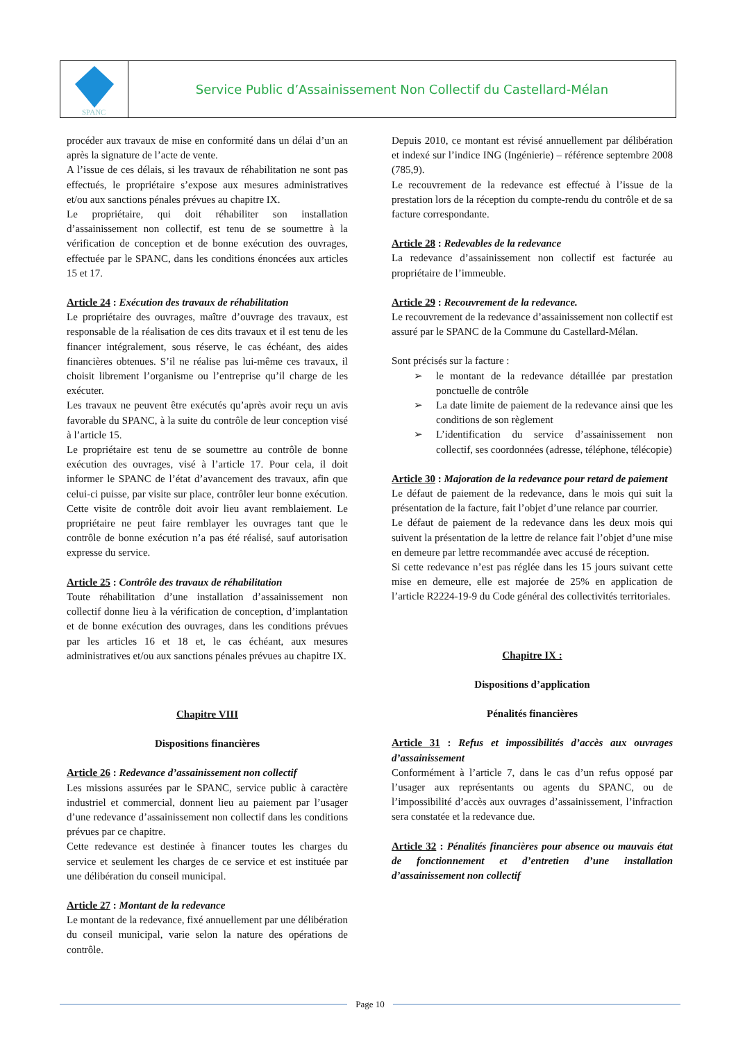SPANC
Service Public d’Assainissement Non Collectif du Castellard-Mélan
procéder aux travaux de mise en conformité dans un délai d’un an après la signature de l’acte de vente.
A l’issue de ces délais, si les travaux de réhabilitation ne sont pas effectués, le propriétaire s’expose aux mesures administratives et/ou aux sanctions pénales prévues au chapitre IX.
Le propriétaire, qui doit réhabiliter son installation d’assainissement non collectif, est tenu de se soumettre à la vérification de conception et de bonne exécution des ouvrages, effectuée par le SPANC, dans les conditions énoncées aux articles 15 et 17.
Article 24 : Exécution des travaux de réhabilitation
Le propriétaire des ouvrages, maître d’ouvrage des travaux, est responsable de la réalisation de ces dits travaux et il est tenu de les financer intégralement, sous réserve, le cas échéant, des aides financières obtenues. S’il ne réalise pas lui-même ces travaux, il choisit librement l’organisme ou l’entreprise qu’il charge de les exécuter.
Les travaux ne peuvent être exécutés qu’après avoir reçu un avis favorable du SPANC, à la suite du contrôle de leur conception visé à l’article 15.
Le propriétaire est tenu de se soumettre au contrôle de bonne exécution des ouvrages, visé à l’article 17. Pour cela, il doit informer le SPANC de l’état d’avancement des travaux, afin que celui-ci puisse, par visite sur place, contrôler leur bonne exécution. Cette visite de contrôle doit avoir lieu avant remblaiement. Le propriétaire ne peut faire remblayer les ouvrages tant que le contrôle de bonne exécution n’a pas été réalisé, sauf autorisation expresse du service.
Article 25 : Contrôle des travaux de réhabilitation
Toute réhabilitation d’une installation d’assainissement non collectif donne lieu à la vérification de conception, d’implantation et de bonne exécution des ouvrages, dans les conditions prévues par les articles 16 et 18 et, le cas échéant, aux mesures administratives et/ou aux sanctions pénales prévues au chapitre IX.
Chapitre VIII
Dispositions financières
Article 26 : Redevance d’assainissement non collectif
Les missions assurées par le SPANC, service public à caractère industriel et commercial, donnent lieu au paiement par l’usager d’une redevance d’assainissement non collectif dans les conditions prévues par ce chapitre.
Cette redevance est destinée à financer toutes les charges du service et seulement les charges de ce service et est instituée par une délibération du conseil municipal.
Article 27 : Montant de la redevance
Le montant de la redevance, fixé annuellement par une délibération du conseil municipal, varie selon la nature des opérations de contrôle.
Depuis 2010, ce montant est révisé annuellement par délibération et indexé sur l’indice ING (Ingénierie) – référence septembre 2008 (785,9).
Le recouvrement de la redevance est effectué à l’issue de la prestation lors de la réception du compte-rendu du contrôle et de sa facture correspondante.
Article 28 : Redevables de la redevance
La redevance d’assainissement non collectif est facturée au propriétaire de l’immeuble.
Article 29 : Recouvrement de la redevance.
Le recouvrement de la redevance d’assainissement non collectif est assuré par le SPANC de la Commune du Castellard-Mélan.
Sont précisés sur la facture :
➢ le montant de la redevance détaillée par prestation ponctuelle de contrôle
➢ La date limite de paiement de la redevance ainsi que les conditions de son règlement
➢ L’identification du service d’assainissement non collectif, ses coordonnées (adresse, téléphone, télécopie)
Article 30 : Majoration de la redevance pour retard de paiement
Le défaut de paiement de la redevance, dans le mois qui suit la présentation de la facture, fait l’objet d’une relance par courrier.
Le défaut de paiement de la redevance dans les deux mois qui suivent la présentation de la lettre de relance fait l’objet d’une mise en demeure par lettre recommandée avec accusé de réception.
Si cette redevance n’est pas réglée dans les 15 jours suivant cette mise en demeure, elle est majorée de 25% en application de l’article R2224-19-9 du Code général des collectivités territoriales.
Chapitre IX :
Dispositions d’application
Pénalités financières
Article 31 : Refus et impossibilités d’accès aux ouvrages d’assainissement
Conformément à l’article 7, dans le cas d’un refus opposé par l’usager aux représentants ou agents du SPANC, ou de l’impossibilité d’accès aux ouvrages d’assainissement, l’infraction sera constatée et la redevance due.
Article 32 : Pénalités financières pour absence ou mauvais état de fonctionnement et d’entretien d’une installation d’assainissement non collectif
Page 10